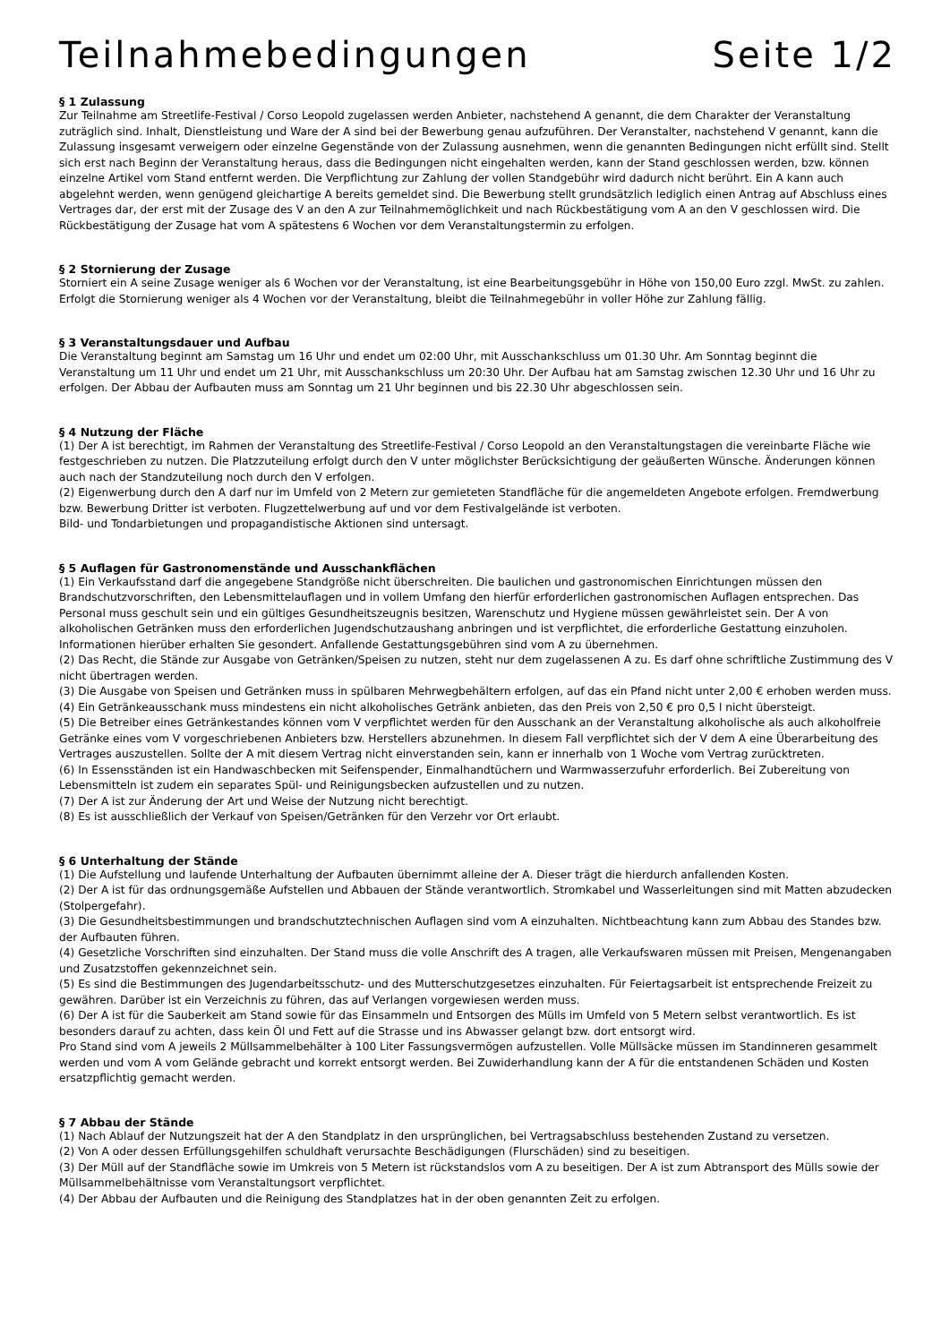Teilnahmebedingungen Seite 1/2
§ 1 Zulassung
Zur Teilnahme am Streetlife-Festival / Corso Leopold zugelassen werden Anbieter, nachstehend A genannt, die dem Charakter der Veranstaltung zuträglich sind. Inhalt, Dienstleistung und Ware der A sind bei der Bewerbung genau aufzuführen. Der Veranstalter, nachstehend V genannt, kann die Zulassung insgesamt verweigern oder einzelne Gegenstände von der Zulassung ausnehmen, wenn die genannten Bedingungen nicht erfüllt sind. Stellt sich erst nach Beginn der Veranstaltung heraus, dass die Bedingungen nicht eingehalten werden, kann der Stand geschlossen werden, bzw. können einzelne Artikel vom Stand entfernt werden. Die Verpflichtung zur Zahlung der vollen Standgebühr wird dadurch nicht berührt. Ein A kann auch abgelehnt werden, wenn genügend gleichartige A bereits gemeldet sind. Die Bewerbung stellt grundsätzlich lediglich einen Antrag auf Abschluss eines Vertrages dar, der erst mit der Zusage des V an den A zur Teilnahmemöglichkeit und nach Rückbestätigung vom A an den V geschlossen wird. Die Rückbestätigung der Zusage hat vom A spätestens 6 Wochen vor dem Veranstaltungstermin zu erfolgen.
§ 2 Stornierung der Zusage
Storniert ein A seine Zusage weniger als 6 Wochen vor der Veranstaltung, ist eine Bearbeitungsgebühr in Höhe von 150,00 Euro zzgl. MwSt. zu zahlen.
Erfolgt die Stornierung weniger als 4 Wochen vor der Veranstaltung, bleibt die Teilnahmegebühr in voller Höhe zur Zahlung fällig.
§ 3 Veranstaltungsdauer und Aufbau
Die Veranstaltung beginnt am Samstag um 16 Uhr und endet um 02:00 Uhr, mit Ausschankschluss um 01.30 Uhr. Am Sonntag beginnt die Veranstaltung um 11 Uhr und endet um 21 Uhr, mit Ausschankschluss um 20:30 Uhr. Der Aufbau hat am Samstag zwischen 12.30 Uhr und 16 Uhr zu erfolgen. Der Abbau der Aufbauten muss am Sonntag um 21 Uhr beginnen und bis 22.30 Uhr abgeschlossen sein.
§ 4 Nutzung der Fläche
(1) Der A ist berechtigt, im Rahmen der Veranstaltung des Streetlife-Festival / Corso Leopold an den Veranstaltungstagen die vereinbarte Fläche wie festgeschrieben zu nutzen. Die Platzzuteilung erfolgt durch den V unter möglichster Berücksichtigung der geäußerten Wünsche. Änderungen können auch nach der Standzuteilung noch durch den V erfolgen.
(2) Eigenwerbung durch den A darf nur im Umfeld von 2 Metern zur gemieteten Standfläche für die angemeldeten Angebote erfolgen. Fremdwerbung bzw. Bewerbung Dritter ist verboten. Flugzettelwerbung auf und vor dem Festivalgelände ist verboten.
Bild- und Tondarbietungen und propagandistische Aktionen sind untersagt.
§ 5 Auflagen für Gastronomenstände und Ausschankflächen
(1) Ein Verkaufsstand darf die angegebene Standgröße nicht überschreiten. Die baulichen und gastronomischen Einrichtungen müssen den Brandschutzvorschriften, den Lebensmittelauflagen und in vollem Umfang den hierfür erforderlichen gastronomischen Auflagen entsprechen. Das Personal muss geschult sein und ein gültiges Gesundheitszeugnis besitzen, Warenschutz und Hygiene müssen gewährleistet sein. Der A von alkoholischen Getränken muss den erforderlichen Jugendschutzaushang anbringen und ist verpflichtet, die erforderliche Gestattung einzuholen. Informationen hierüber erhalten Sie gesondert. Anfallende Gestattungsgebühren sind vom A zu übernehmen.
(2) Das Recht, die Stände zur Ausgabe von Getränken/Speisen zu nutzen, steht nur dem zugelassenen A zu. Es darf ohne schriftliche Zustimmung des V nicht übertragen werden.
(3) Die Ausgabe von Speisen und Getränken muss in spülbaren Mehrwegbehältern erfolgen, auf das ein Pfand nicht unter 2,00 € erhoben werden muss.
(4) Ein Getränkeausschank muss mindestens ein nicht alkoholisches Getränk anbieten, das den Preis von 2,50 € pro 0,5 l nicht übersteigt.
(5) Die Betreiber eines Getränkestandes können vom V verpflichtet werden für den Ausschank an der Veranstaltung alkoholische als auch alkoholfreie Getränke eines vom V vorgeschriebenen Anbieters bzw. Herstellers abzunehmen. In diesem Fall verpflichtet sich der V dem A eine Überarbeitung des Vertrages auszustellen. Sollte der A mit diesem Vertrag nicht einverstanden sein, kann er innerhalb von 1 Woche vom Vertrag zurücktreten.
(6) In Essensständen ist ein Handwaschbecken mit Seifenspender, Einmalhandtüchern und Warmwasserzufuhr erforderlich. Bei Zubereitung von Lebensmitteln ist zudem ein separates Spül- und Reinigungsbecken aufzustellen und zu nutzen.
(7) Der A ist zur Änderung der Art und Weise der Nutzung nicht berechtigt.
(8) Es ist ausschließlich der Verkauf von Speisen/Getränken für den Verzehr vor Ort erlaubt.
§ 6 Unterhaltung der Stände
(1) Die Aufstellung und laufende Unterhaltung der Aufbauten übernimmt alleine der A. Dieser trägt die hierdurch anfallenden Kosten.
(2) Der A ist für das ordnungsgemäße Aufstellen und Abbauen der Stände verantwortlich. Stromkabel und Wasserleitungen sind mit Matten abzudecken (Stolpergefahr).
(3) Die Gesundheitsbestimmungen und brandschutztechnischen Auflagen sind vom A einzuhalten. Nichtbeachtung kann zum Abbau des Standes bzw. der Aufbauten führen.
(4) Gesetzliche Vorschriften sind einzuhalten. Der Stand muss die volle Anschrift des A tragen, alle Verkaufswaren müssen mit Preisen, Mengenangaben und Zusatzstoffen gekennzeichnet sein.
(5) Es sind die Bestimmungen des Jugendarbeitsschutz- und des Mutterschutzgesetzes einzuhalten. Für Feiertagsarbeit ist entsprechende Freizeit zu gewähren. Darüber ist ein Verzeichnis zu führen, das auf Verlangen vorgewiesen werden muss.
(6) Der A ist für die Sauberkeit am Stand sowie für das Einsammeln und Entsorgen des Mülls im Umfeld von 5 Metern selbst verantwortlich. Es ist besonders darauf zu achten, dass kein Öl und Fett auf die Strasse und ins Abwasser gelangt bzw. dort entsorgt wird.
Pro Stand sind vom A jeweils 2 Müllsammelbehälter à 100 Liter Fassungsvermögen aufzustellen. Volle Müllsäcke müssen im Standinneren gesammelt werden und vom A vom Gelände gebracht und korrekt entsorgt werden. Bei Zuwiderhandlung kann der A für die entstandenen Schäden und Kosten ersatzpflichtig gemacht werden.
§ 7 Abbau der Stände
(1) Nach Ablauf der Nutzungszeit hat der A den Standplatz in den ursprünglichen, bei Vertragsabschluss bestehenden Zustand zu versetzen.
(2) Von A oder dessen Erfüllungsgehilfen schuldhaft verursachte Beschädigungen (Flurschäden) sind zu beseitigen.
(3) Der Müll auf der Standfläche sowie im Umkreis von 5 Metern ist rückstandslos vom A zu beseitigen. Der A ist zum Abtransport des Mülls sowie der Müllsammelbehältnisse vom Veranstaltungsort verpflichtet.
(4) Der Abbau der Aufbauten und die Reinigung des Standplatzes hat in der oben genannten Zeit zu erfolgen.